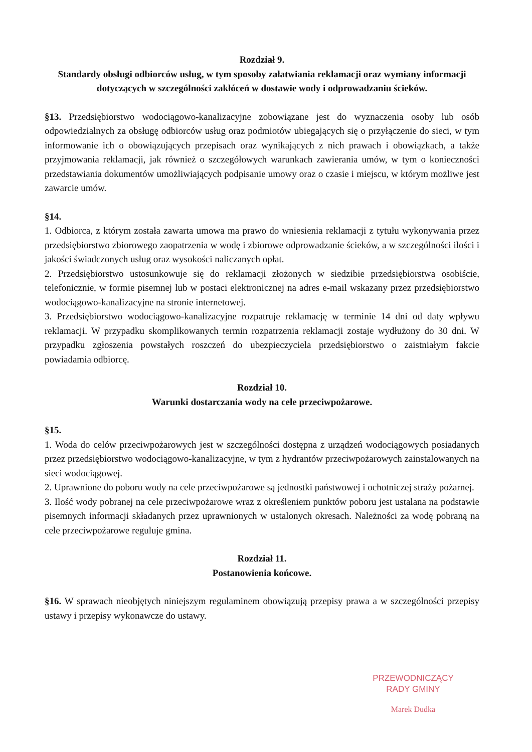Rozdział 9.
Standardy obsługi odbiorców usług, w tym sposoby załatwiania reklamacji oraz wymiany informacji dotyczących w szczególności zakłóceń w dostawie wody i odprowadzaniu ścieków.
§13. Przedsiębiorstwo wodociągowo-kanalizacyjne zobowiązane jest do wyznaczenia osoby lub osób odpowiedzialnych za obsługę odbiorców usług oraz podmiotów ubiegających się o przyłączenie do sieci, w tym informowanie ich o obowiązujących przepisach oraz wynikających z nich prawach i obowiązkach, a także przyjmowania reklamacji, jak również o szczegółowych warunkach zawierania umów, w tym o konieczności przedstawiania dokumentów umożliwiających podpisanie umowy oraz o czasie i miejscu, w którym możliwe jest zawarcie umów.
§14.
1. Odbiorca, z którym została zawarta umowa ma prawo do wniesienia reklamacji z tytułu wykonywania przez przedsiębiorstwo zbiorowego zaopatrzenia w wodę i zbiorowe odprowadzanie ścieków, a w szczególności ilości i jakości świadczonych usług oraz wysokości naliczanych opłat.
2. Przedsiębiorstwo ustosunkowuje się do reklamacji złożonych w siedzibie przedsiębiorstwa osobiście, telefonicznie, w formie pisemnej lub w postaci elektronicznej na adres e-mail wskazany przez przedsiębiorstwo wodociągowo-kanalizacyjne na stronie internetowej.
3. Przedsiębiorstwo wodociągowo-kanalizacyjne rozpatruje reklamację w terminie 14 dni od daty wpływu reklamacji. W przypadku skomplikowanych termin rozpatrzenia reklamacji zostaje wydłużony do 30 dni. W przypadku zgłoszenia powstałych roszczeń do ubezpieczyciela przedsiębiorstwo o zaistniałym fakcie powiadamia odbiorcę.
Rozdział 10.
Warunki dostarczania wody na cele przeciwpożarowe.
§15.
1. Woda do celów przeciwpożarowych jest w szczególności dostępna z urządzeń wodociągowych posiadanych przez przedsiębiorstwo wodociągowo-kanalizacyjne, w tym z hydrantów przeciwpożarowych zainstalowanych na sieci wodociągowej.
2. Uprawnione do poboru wody na cele przeciwpożarowe są jednostki państwowej i ochotniczej straży pożarnej.
3. Ilość wody pobranej na cele przeciwpożarowe wraz z określeniem punktów poboru jest ustalana na podstawie pisemnych informacji składanych przez uprawnionych w ustalonych okresach. Należności za wodę pobraną na cele przeciwpożarowe reguluje gmina.
Rozdział 11.
Postanowienia końcowe.
§16. W sprawach nieobjętych niniejszym regulaminem obowiązują przepisy prawa a w szczególności przepisy ustawy i przepisy wykonawcze do ustawy.
PRZEWODNICZĄCY
RADY GMINY
Marek Dudka